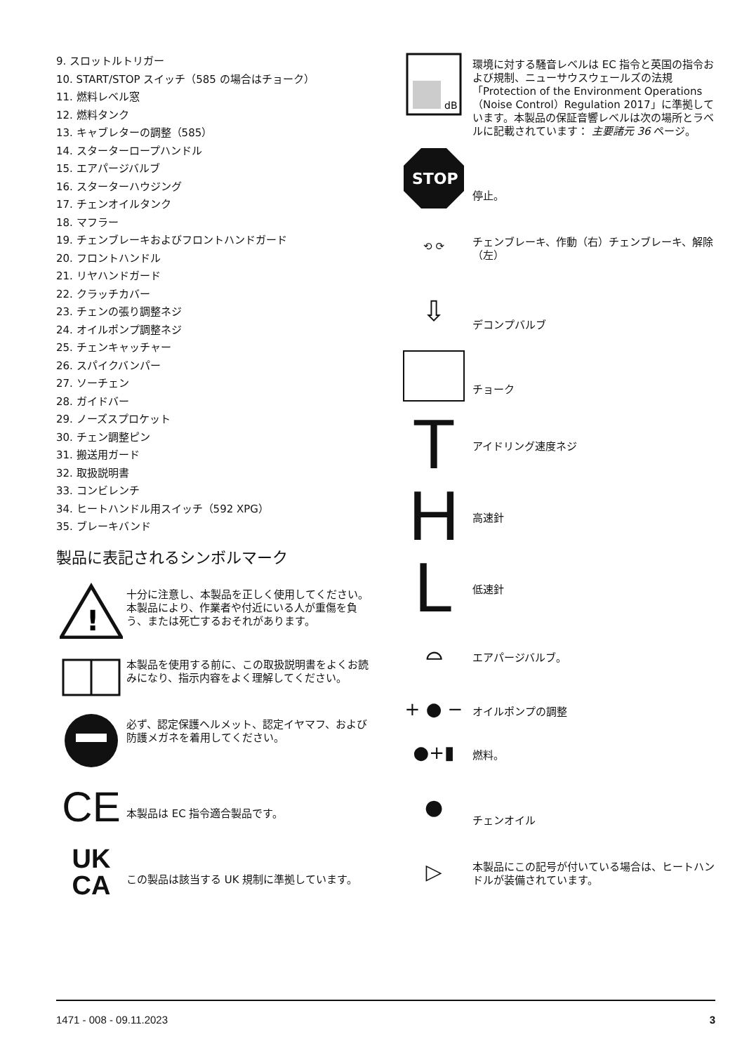9. スロットルトリガー
10. START/STOP スイッチ（585 の場合はチョーク）
11. 燃料レベル窓
12. 燃料タンク
13. キャブレターの調整（585）
14. スターターロープハンドル
15. エアパージバルブ
16. スターターハウジング
17. チェンオイルタンク
18. マフラー
19. チェンブレーキおよびフロントハンドガード
20. フロントハンドル
21. リヤハンドガード
22. クラッチカバー
23. チェンの張り調整ネジ
24. オイルポンプ調整ネジ
25. チェンキャッチャー
26. スパイクバンパー
27. ソーチェン
28. ガイドバー
29. ノーズスプロケット
30. チェン調整ピン
31. 搬送用ガード
32. 取扱説明書
33. コンビレンチ
34. ヒートハンドル用スイッチ（592 XPG）
35. ブレーキバンド
製品に表記されるシンボルマーク
!
十分に注意し、本製品を正しく使用してください。本製品により、作業者や付近にいる人が重傷を負う、または死亡するおそれがあります。
本製品を使用する前に、この取扱説明書をよくお読みになり、指示内容をよく理解してください。
必ず、認定保護ヘルメット、認定イヤマフ、および防護メガネを着用してください。
CE
本製品は EC 指令適合製品です。
UK
CA
この製品は該当する UK 規制に準拠しています。
dB
環境に対する騒音レベルは EC 指令と英国の指令および規制、ニューサウスウェールズの法規「Protection of the Environment Operations（Noise Control）Regulation 2017」に準拠しています。本製品の保証音響レベルは次の場所とラベルに記載されています： 主要諸元 36 ページ。
STOP
停止。
⟲ ⟳
チェンブレーキ、作動（右）チェンブレーキ、解除（左）
⇩
デコンプバルブ
チョーク
T
アイドリング速度ネジ
H
高速針
L
低速針
⌓
エアパージバルブ。
+ ● −
オイルポンプの調整
●+▮
燃料。
●
チェンオイル
▷
本製品にこの記号が付いている場合は、ヒートハンドルが装備されています。
1471 - 008 - 09.11.2023 3